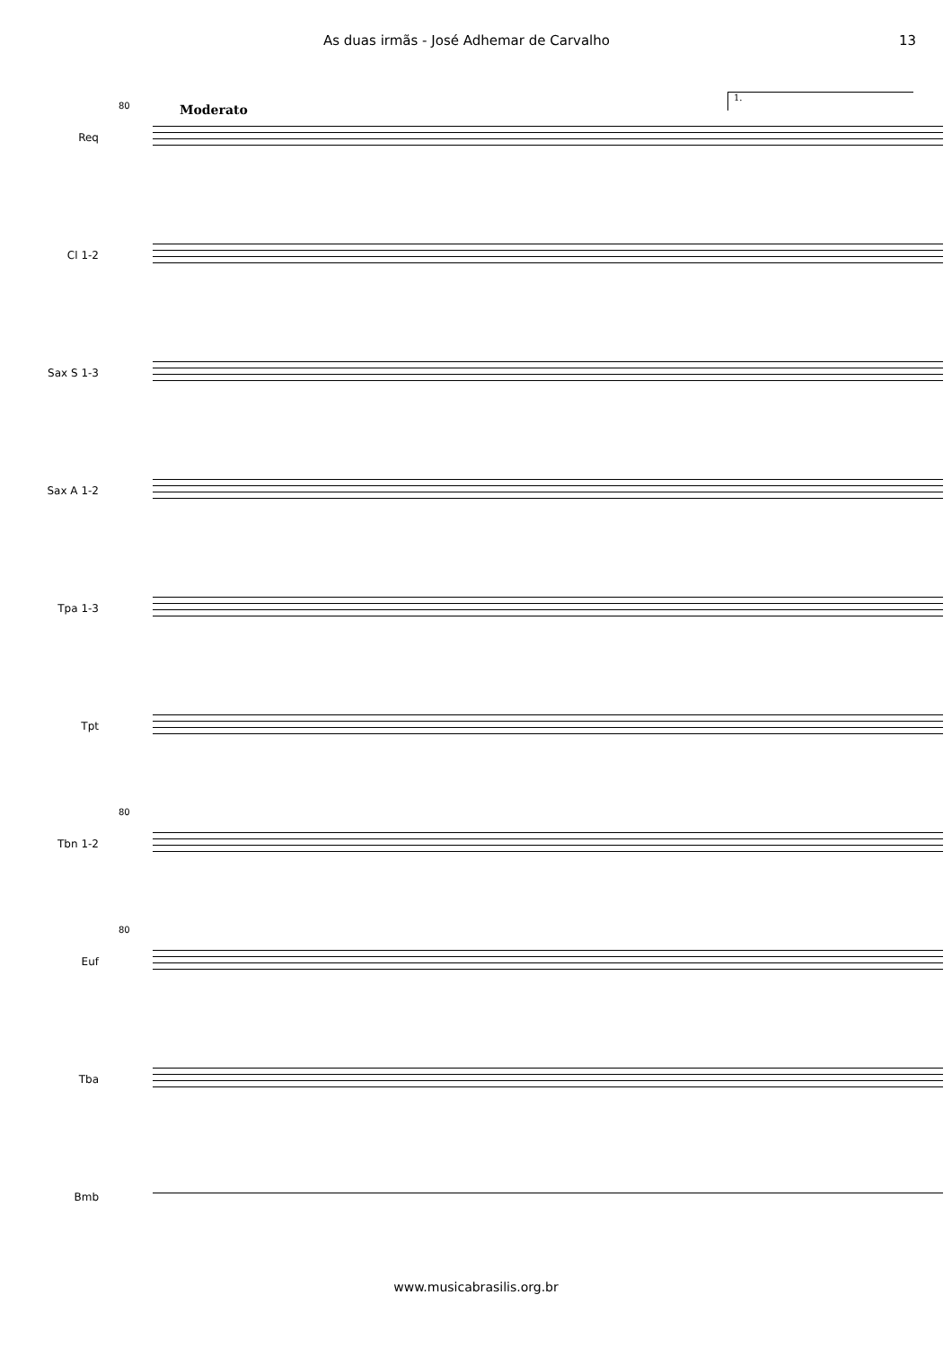As duas irmãs - José Adhemar de Carvalho 13
Moderato
1.
80
Req
Cl 1-2
Sax S 1-3
Sax A 1-2
Tpa 1-3
Tpt
80
Tbn 1-2
80
Euf
Tba
Bmb
www.musicabrasilis.org.br